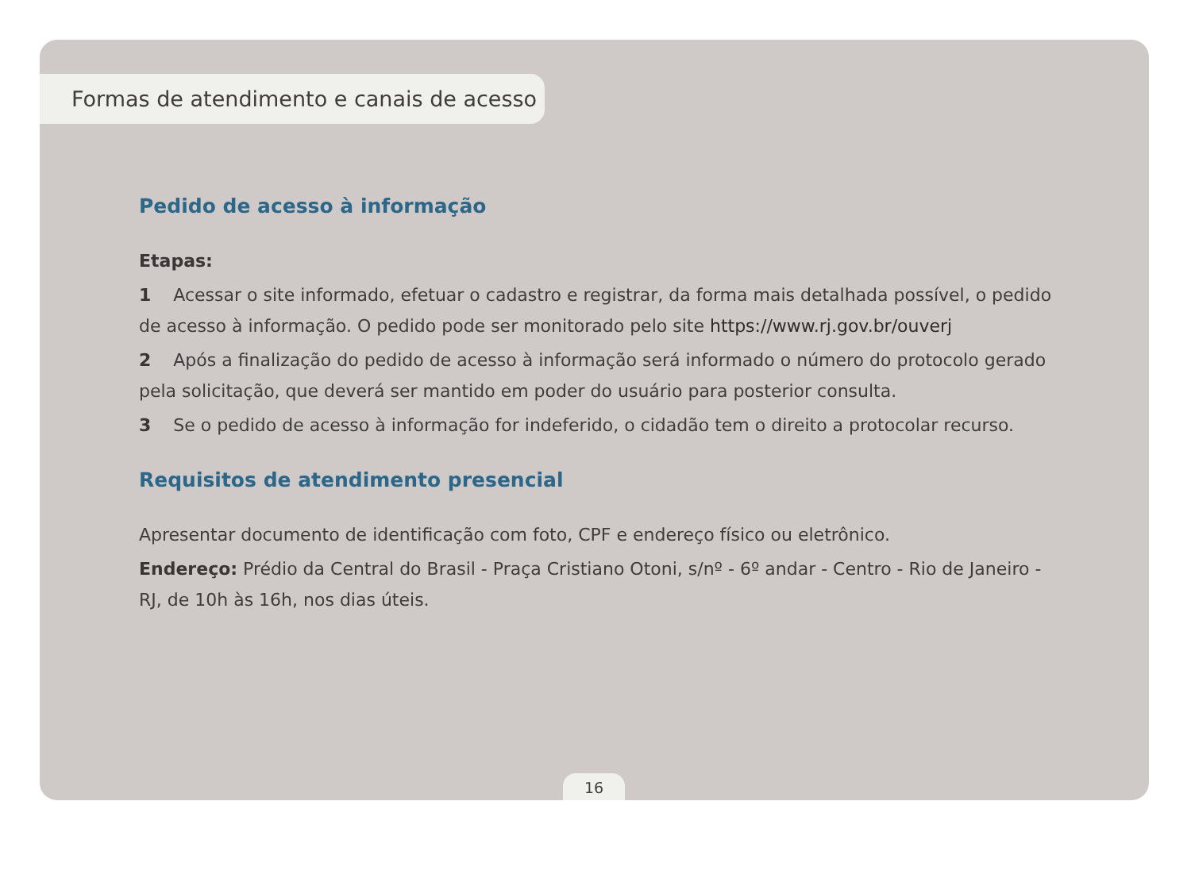Formas de atendimento e canais de acesso
Pedido de acesso à informação
Etapas:
1 Acessar o site informado, efetuar o cadastro e registrar, da forma mais detalhada possível, o pedido de acesso à informação. O pedido pode ser monitorado pelo site https://www.rj.gov.br/ouverj
2 Após a finalização do pedido de acesso à informação será informado o número do protocolo gerado pela solicitação, que deverá ser mantido em poder do usuário para posterior consulta.
3 Se o pedido de acesso à informação for indeferido, o cidadão tem o direito a protocolar recurso.
Requisitos de atendimento presencial
Apresentar documento de identificação com foto, CPF e endereço físico ou eletrônico.
Endereço: Prédio da Central do Brasil - Praça Cristiano Otoni, s/nº - 6º andar - Centro - Rio de Janeiro - RJ, de 10h às 16h, nos dias úteis.
16